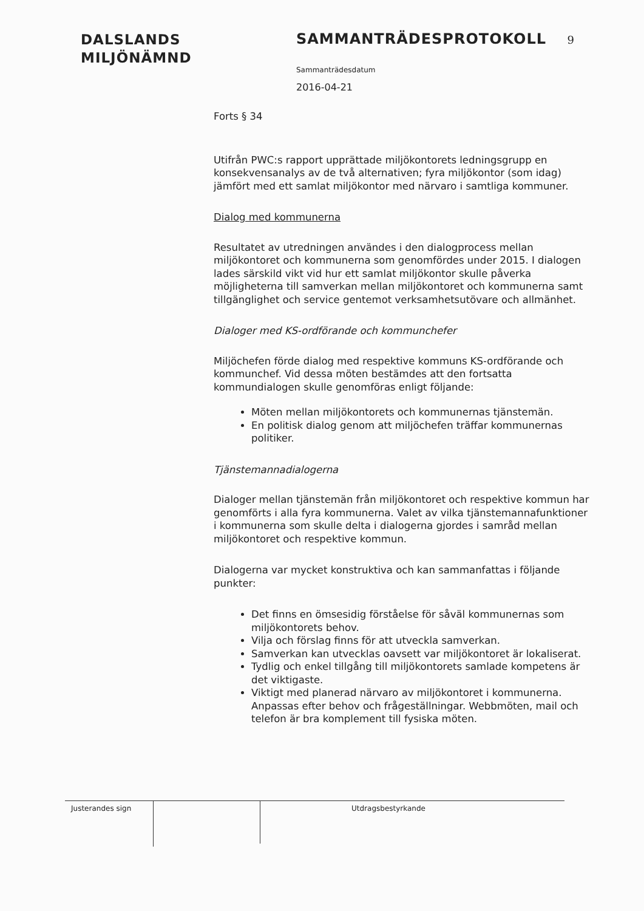DALSLANDS
MILJÖNÄMND
SAMMANTRÄDESPROTOKOLL 9
Sammanträdesdatum
2016-04-21
Forts § 34
Utifrån PWC:s rapport upprättade miljökontorets ledningsgrupp en konsekvensanalys av de två alternativen; fyra miljökontor (som idag) jämfört med ett samlat miljökontor med närvaro i samtliga kommuner.
Dialog med kommunerna
Resultatet av utredningen användes i den dialogprocess mellan miljökontoret och kommunerna som genomfördes under 2015. I dialogen lades särskild vikt vid hur ett samlat miljökontor skulle påverka möjligheterna till samverkan mellan miljökontoret och kommunerna samt tillgänglighet och service gentemot verksamhetsutövare och allmänhet.
Dialoger med KS-ordförande och kommunchefer
Miljöchefen förde dialog med respektive kommuns KS-ordförande och kommunchef. Vid dessa möten bestämdes att den fortsatta kommundialogen skulle genomföras enligt följande:
Möten mellan miljökontorets och kommunernas tjänstemän.
En politisk dialog genom att miljöchefen träffar kommunernas politiker.
Tjänstemannadialogerna
Dialoger mellan tjänstemän från miljökontoret och respektive kommun har genomförts i alla fyra kommunerna. Valet av vilka tjänstemannafunktioner i kommunerna som skulle delta i dialogerna gjordes i samråd mellan miljökontoret och respektive kommun.
Dialogerna var mycket konstruktiva och kan sammanfattas i följande punkter:
Det finns en ömsesidig förståelse för såväl kommunernas som miljökontorets behov.
Vilja och förslag finns för att utveckla samverkan.
Samverkan kan utvecklas oavsett var miljökontoret är lokaliserat.
Tydlig och enkel tillgång till miljökontorets samlade kompetens är det viktigaste.
Viktigt med planerad närvaro av miljökontoret i kommunerna. Anpassas efter behov och frågeställningar. Webbmöten, mail och telefon är bra komplement till fysiska möten.
Justerandes sign
Utdragsbestyrkande